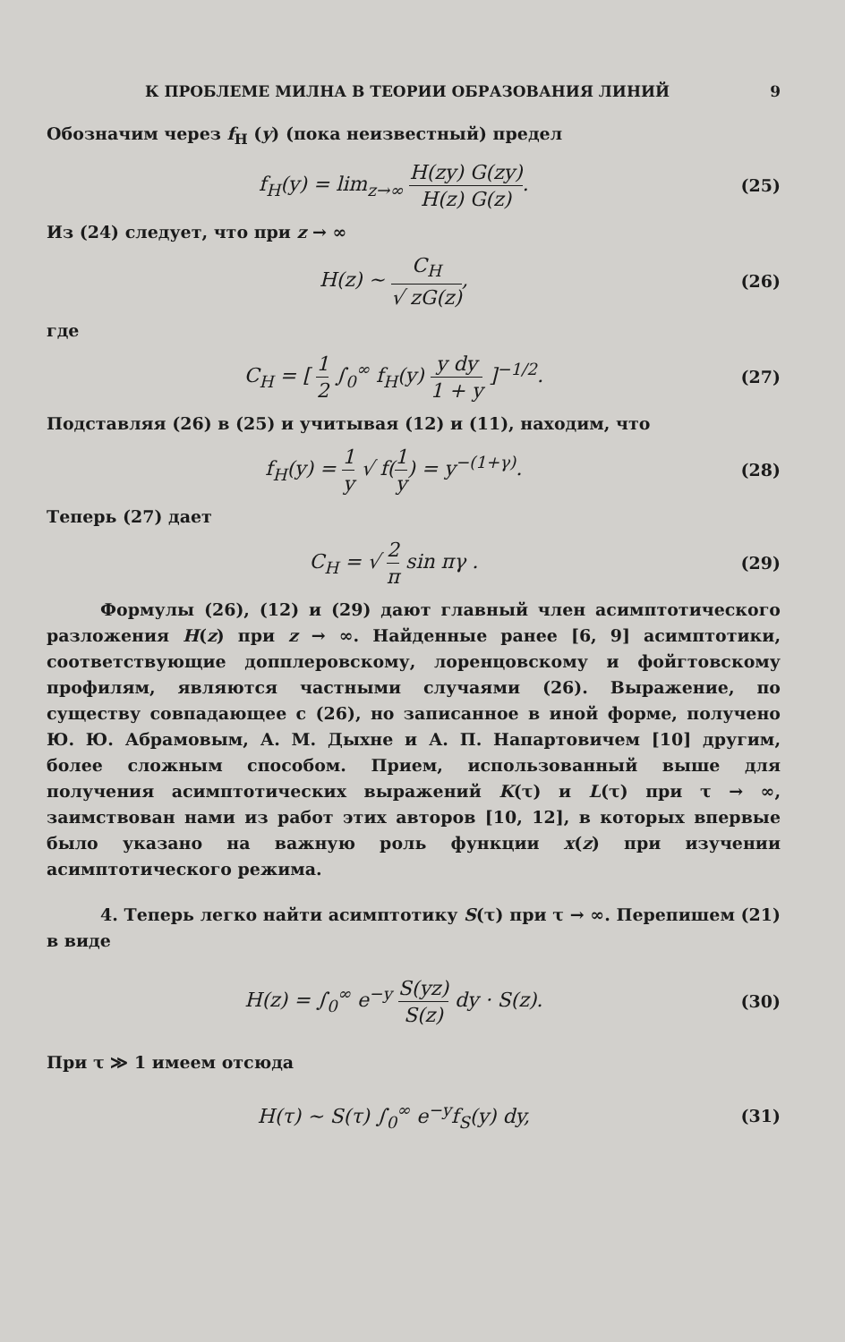К ПРОБЛЕМЕ МИЛНА В ТЕОРИИ ОБРАЗОВАНИЯ ЛИНИЙ 9
Обозначим через f<sub>H</sub> (y) (пока неизвестный) предел
f<sub>H</sub>(y) = lim<sub>z→∞</sub> H(zy) G(zy) H(z) G(z).
(25)
Из (24) следует, что при z → ∞
H(z) ~ C<sub>H</sub> √ zG(z),
(26)
где
C<sub>H</sub> = [ 1 2 ∫<sub>0</sub><sup>∞</sup> f<sub>H</sub>(y) y dy 1 + y ]<sup>−1/2</sup>.
(27)
Подставляя (26) в (25) и учитывая (12) и (11), находим, что
f<sub>H</sub>(y) = 1 y √ f(1 y) = y<sup>−(1+γ)</sup>.
(28)
Теперь (27) дает
C<sub>H</sub> = √ 2 π sin πγ .
(29)
Формулы (26), (12) и (29) дают главный член асимптотического разложения H(z) при z → ∞. Найденные ранее [6, 9] асимптотики, соответствующие допплеровскому, лоренцовскому и фойгтовскому профилям, являются частными случаями (26). Выражение, по существу совпадающее с (26), но записанное в иной форме, получено Ю. Ю. Абрамовым, А. М. Дыхне и А. П. Напартовичем [10] другим, более сложным способом. Прием, использованный выше для получения асимптотических выражений K(τ) и L(τ) при τ → ∞, заимствован нами из работ этих авторов [10, 12], в которых впервые было указано на важную роль функции x(z) при изучении асимптотического режима.
4. Теперь легко найти асимптотику S(τ) при τ → ∞. Перепишем (21) в виде
H(z) = ∫<sub>0</sub><sup>∞</sup> e<sup>−y</sup> S(yz) S(z) dy · S(z).
(30)
При τ ≫ 1 имеем отсюда
H(τ) ~ S(τ) ∫<sub>0</sub><sup>∞</sup> e<sup>−y</sup>f<sub>S</sub>(y) dy,
(31)